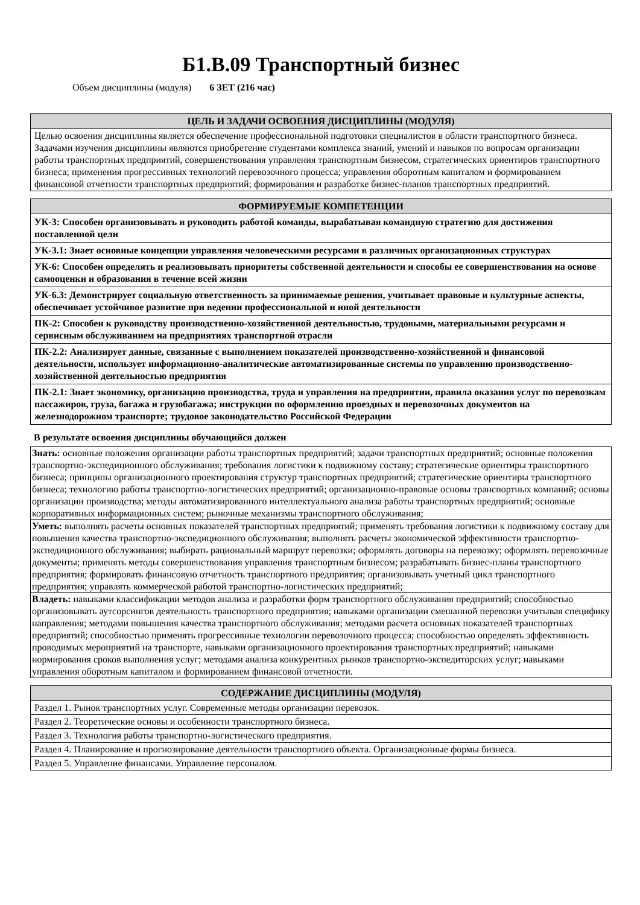Б1.В.09 Транспортный бизнес
Объем дисциплины (модуля) 6 ЗЕТ (216 час)
| ЦЕЛЬ И ЗАДАЧИ ОСВОЕНИЯ ДИСЦИПЛИНЫ (МОДУЛЯ) |
| --- |
| Целью освоения дисциплины является обеспечение профессиональной подготовки специалистов в области транспортного бизнеса. Задачами изучения дисциплины являются приобретение студентами комплекса знаний, умений и навыков по вопросам организации работы транспортных предприятий, совершенствования управления транспортным бизнесом, стратегических ориентиров транспортного бизнеса; применения прогрессивных технологий перевозочного процесса; управления оборотным капиталом и формированием финансовой отчетности транспортных предприятий; формирования и разработке бизнес-планов транспортных предприятий. |
| ФОРМИРУЕМЫЕ КОМПЕТЕНЦИИ |
| --- |
| УК-3: Способен организовывать и руководить работой команды, вырабатывая командную стратегию для достижения поставленной цели |
| УК-3.1: Знает основные концепции управления человеческими ресурсами в различных организационных структурах |
| УК-6: Способен определять и реализовывать приоритеты собственной деятельности и способы ее совершенствования на основе самооценки и образования в течение всей жизни |
| УК-6.3: Демонстрирует социальную ответственность за принимаемые решения, учитывает правовые и культурные аспекты, обеспечивает устойчивое развитие при ведении профессиональной и иной деятельности |
| ПК-2: Способен к руководству производственно-хозяйственной деятельностью, трудовыми, материальными ресурсами и сервисным обслуживанием на предприятиях транспортной отрасли |
| ПК-2.2: Анализирует данные, связанные с выполнением показателей производственно-хозяйственной и финансовой деятельности, использует информационно-аналитические автоматизированные системы по управлению производственно-хозяйственной деятельностью предприятия |
| ПК-2.1: Знает экономику, организацию производства, труда и управления на предприятии, правила оказания услуг по перевозкам пассажиров, груза, багажа и грузобагажа; инструкции по оформлению проездных и перевозочных документов на железнодорожном транспорте; трудовое законодательство Российской Федерации |
В результате освоения дисциплины обучающийся должен
| Знать: основные положения организации работы транспортных предприятий; задачи транспортных предприятий; основные положения транспортно-экспедиционного обслуживания; требования логистики к подвижному составу; стратегические ориентиры транспортного бизнеса; принципы организационного проектирования структур транспортных предприятий; стратегические ориентиры транспортного бизнеса; технологию работы транспортно-логистических предприятий; организационно-правовые основы транспортных компаний; основы организации производства; методы автоматизированного интеллектуального анализа работы транспортных предприятий; основные корпоративных информационных систем; рыночные механизмы транспортного обслуживания; |
| Уметь: выполнять расчеты основных показателей транспортных предприятий; применять требования логистики к подвижному составу для повышения качества транспортно-экспедиционного обслуживания; выполнять расчеты экономической эффективности транспортно-экспедиционного обслуживания; выбирать рациональный маршрут перевозки; оформлять договоры на перевозку; оформлять перевозочные документы; применять методы совершенствования управления транспортным бизнесом; разрабатывать бизнес-планы транспортного предприятия; формировать финансовую отчетность транспортного предприятия; организовывать учетный цикл транспортного предприятия; управлять коммерческой работой транспортно-логистических предприятий; |
| Владеть: навыками классификации методов анализа и разработки форм транспортного обслуживания предприятий; способностью организовывать аутсорсингов деятельность транспортного предприятия; навыками организации смешанной перевозки учитывая специфику направления; методами повышения качества транспортного обслуживания; методами расчета основных показателей транспортных предприятий; способностью применять прогрессивные технологии перевозочного процесса; способностью определять эффективность проводимых мероприятий на транспорте, навыками организационного проектирования транспортных предприятий; навыками нормирования сроков выполнения услуг; методами анализа конкурентных рынков транспортно-экспедиторских услуг; навыками управления оборотным капиталом и формированием финансовой отчетности. |
| СОДЕРЖАНИЕ ДИСЦИПЛИНЫ (МОДУЛЯ) |
| --- |
| Раздел 1. Рынок транспортных услуг. Современные методы организации перевозок. |
| Раздел 2. Теоретические основы и особенности транспортного бизнеса. |
| Раздел 3. Технология работы транспортно-логистического предприятия. |
| Раздел 4. Планирование и прогнозирование деятельности транспортного объекта. Организационные формы бизнеса. |
| Раздел 5. Управление финансами. Управление персоналом. |